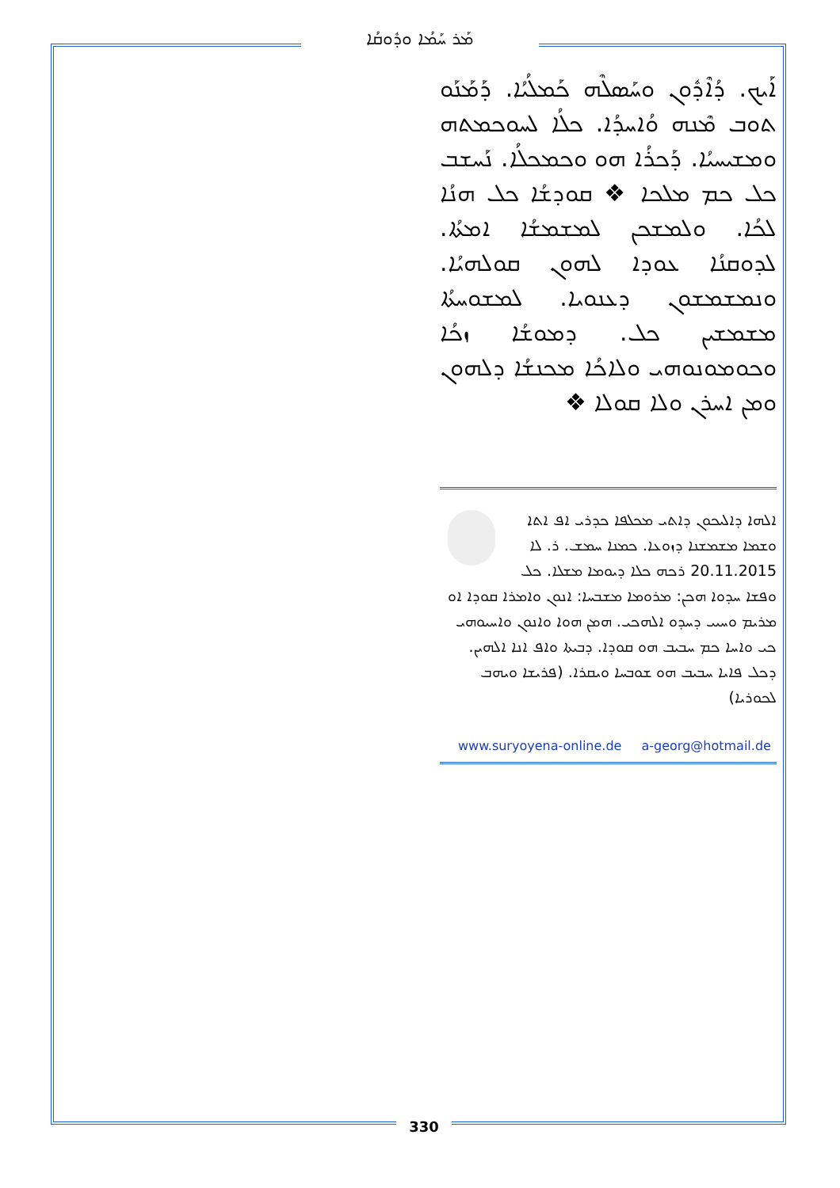ܡܰܪ ܚܰܡܳܐ ܘܕܽܘܩܳܐ
ܐܰܝܟ. ܕܳܐܶܕܽܘܢ ܘܚܰܣܠܶܗ ܟܰܡܠܳܝܳܐ. ܕܰܡܰܢܰܘ ܬܘܒ ܡܶܢܗ ܘܳܐܚܕܳܐ. ܟܠܳܐ ܠܚܘܟܡܬܗ ܘܡܫܝܚܝܳܐ. ܕܰܟܪܳܐ ܗܘ ܘܟܡܟܠܳܐ. ܢܰܚܫܒ ܟܠ ܟܡ ܡܠܟܐ ❖ ܩܘܕܫܳܐ ܟܠ ܗܢܳܐ ܠܟܳܐ. ܘܠܡܫܟܢ ܠܡܫܡܫܳܐ ܐܡܬܳܐ. ܠܕܘܩܢܳܐ ܥܘܕܐ ܠܗܘܢ ܩܘܠܗܝܳܐ. ܘܢܡܫܡܫܘܢ ܕܥܢܘܝܐ. ܠܡܫܘܚܬܳܐ ܡܫܡܫܝܢ ܟܠ. ܕܡܘܫܳܐ ܙܟܳܐ ܘܟܘܡܘܢܘܗܝ ܘܠܐܟܳܐ ܡܟܢܫܳܐ ܕܠܗܘܢ ܘܡܢ ܐܚܪܢ ܘܠܐ ܩܘܠܐ ❖
ܐܠܗܐ ܕܐܠܝܟܘܢ ܕܐܬܝ ܡܟܠܦܐ ܟܕܪܝ ܐܦ ܐܬܐ ܘܫܡܐ ܡܫܡܫܢܐ ܕܙܘܥܐ. ܟܡܢܐ ܚܡܫ. ܪ. ܠܐ 20.11.2015 ܪܟܗ ܟܠܐ ܕܝܘܡܐ ܡܫܠܐ. ܟܠ ܘܦܫܐ ܚܕܘܐ ܗܟܢ: ܡܪܘܡܐ ܡܫܒܚܐ: ܐܢܘܢ ܘܐܡܪܐ ܩܘܕܐ ܐܘ ܡܪܝܡ ܘܚܝܝ ܕܚܕܘ ܐܠܗܟܝ. ܗܡܢ ܗܘܐ ܘܐܢܘܢ ܘܐܚܝܘܗܝ ܟܝ ܘܐܚܐ ܟܡ ܚܒܝܒ ܗܘ ܩܘܕܐ. ܕܒܝܬܐ ܘܐܦ ܐܢܐ ܐܠܗܝܢ. ܕܟܠ ܦܐܝܐ ܚܒܝܒ ܗܘ ܫܘܒܚܐ ܘܝܩܪܐ. (ܦܪܝܫܐ ܘܝܗܒ ܠܟܘܪܝܐ)
www.suryoyena-online.de a-georg@hotmail.de
330